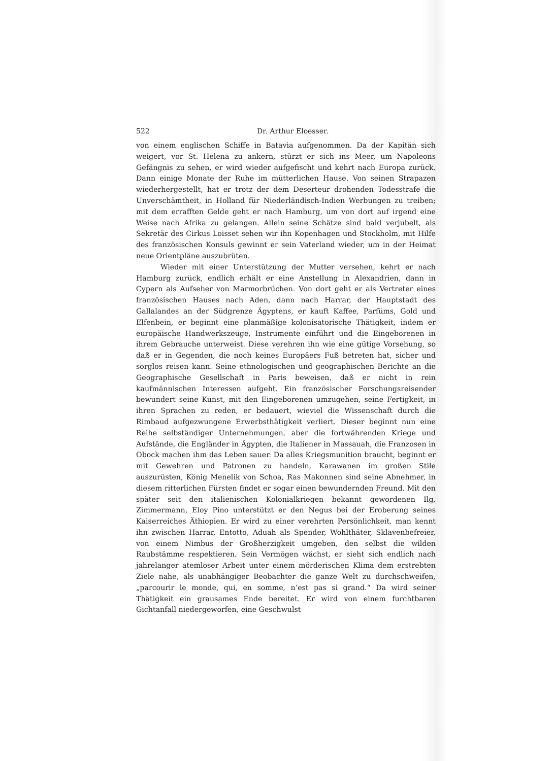522 Dr. Arthur Eloesser.
von einem englischen Schiffe in Batavia aufgenommen. Da der Kapitän sich weigert, vor St. Helena zu ankern, stürzt er sich ins Meer, um Napoleons Gefängnis zu sehen, er wird wieder aufgefischt und kehrt nach Europa zurück. Dann einige Monate der Ruhe im mütterlichen Hause. Von seinen Strapazen wiederhergestellt, hat er trotz der dem Deserteur drohenden Todesstrafe die Unverschämtheit, in Holland für Niederländisch-Indien Werbungen zu treiben; mit dem errafften Gelde geht er nach Hamburg, um von dort auf irgend eine Weise nach Afrika zu gelangen. Allein seine Schätze sind bald verjubelt, als Sekretär des Cirkus Loisset sehen wir ihn Kopenhagen und Stockholm, mit Hilfe des französischen Konsuls gewinnt er sein Vaterland wieder, um in der Heimat neue Orientpläne auszubrüten.
Wieder mit einer Unterstützung der Mutter versehen, kehrt er nach Hamburg zurück, endlich erhält er eine Anstellung in Alexandrien, dann in Cypern als Aufseher von Marmorbrüchen. Von dort geht er als Vertreter eines französischen Hauses nach Aden, dann nach Harrar, der Hauptstadt des Gallalandes an der Südgrenze Ägyptens, er kauft Kaffee, Parfüms, Gold und Elfenbein, er beginnt eine planmäßige kolonisatorische Thätigkeit, indem er europäische Handwerkszeuge, Instrumente einführt und die Eingeborenen in ihrem Gebrauche unterweist. Diese verehren ihn wie eine gütige Vorsehung, so daß er in Gegenden, die noch keines Europäers Fuß betreten hat, sicher und sorglos reisen kann. Seine ethnologischen und geographischen Berichte an die Geographische Gesellschaft in Paris beweisen, daß er nicht in rein kaufmännischen Interessen aufgeht. Ein französischer Forschungsreisender bewundert seine Kunst, mit den Eingeborenen umzugehen, seine Fertigkeit, in ihren Sprachen zu reden, er bedauert, wieviel die Wissenschaft durch die Rimbaud aufgezwungene Erwerbsthätigkeit verliert. Dieser beginnt nun eine Reihe selbständiger Unternehmungen, aber die fortwährenden Kriege und Aufstände, die Engländer in Ägypten, die Italiener in Massauah, die Franzosen in Obock machen ihm das Leben sauer. Da alles Kriegsmunition braucht, beginnt er mit Gewehren und Patronen zu handeln, Karawanen im großen Stile auszurüsten, König Menelik von Schoa, Ras Makonnen sind seine Abnehmer, in diesem ritterlichen Fürsten findet er sogar einen bewundernden Freund. Mit den später seit den italienischen Kolonialkriegen bekannt gewordenen Ilg, Zimmermann, Eloy Pino unterstützt er den Negus bei der Eroberung seines Kaiserreiches Äthiopien. Er wird zu einer verehrten Persönlichkeit, man kennt ihn zwischen Harrar, Entotto, Aduah als Spender, Wohlthäter, Sklavenbefreier, von einem Nimbus der Großherzigkeit umgeben, den selbst die wilden Raubstämme respektieren. Sein Vermögen wächst, er sieht sich endlich nach jahrelanger atemloser Arbeit unter einem mörderischen Klima dem erstrebten Ziele nahe, als unabhängiger Beobachter die ganze Welt zu durchschweifen, „parcourir le monde, qui, en somme, n’est pas si grand.“ Da wird seiner Thätigkeit ein grausames Ende bereitet. Er wird von einem furchtbaren Gichtanfall niedergeworfen, eine Geschwulst